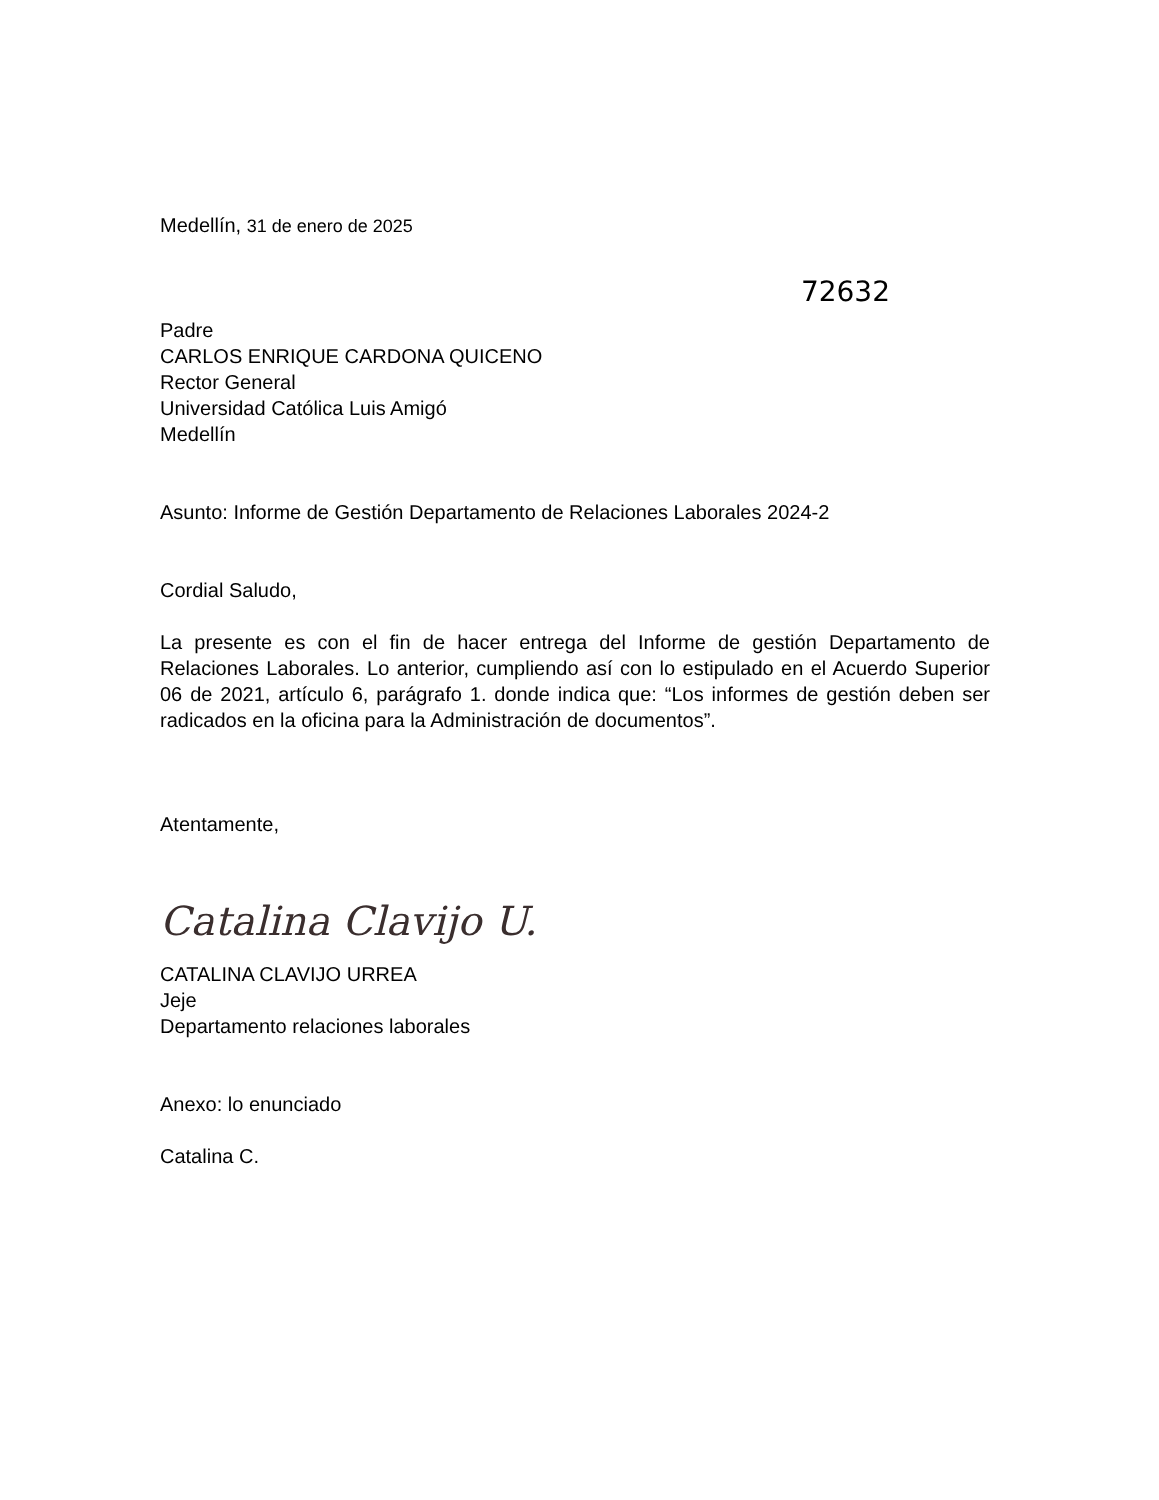Medellín, 31 de enero de 2025
72632
Padre
CARLOS ENRIQUE CARDONA QUICENO
Rector General
Universidad Católica Luis Amigó
Medellín
Asunto: Informe de Gestión Departamento de Relaciones Laborales 2024-2
Cordial Saludo,
La presente es con el fin de hacer entrega del Informe de gestión Departamento de Relaciones Laborales. Lo anterior, cumpliendo así con lo estipulado en el Acuerdo Superior 06 de 2021, artículo 6, parágrafo 1. donde indica que: “Los informes de gestión deben ser radicados en la oficina para la Administración de documentos”.
Atentamente,
Catalina Clavijo U.
CATALINA CLAVIJO URREA
Jeje
Departamento relaciones laborales
Anexo: lo enunciado
Catalina C.